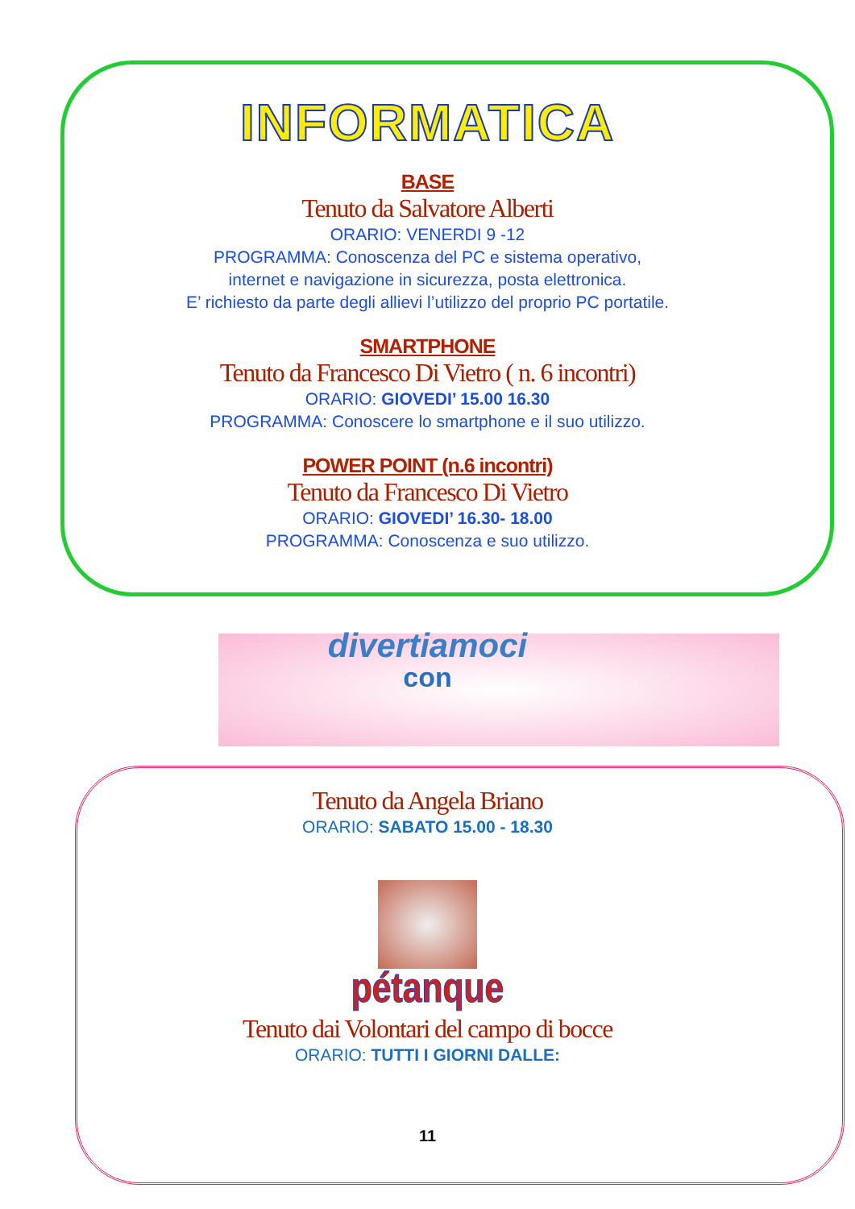INFORMATICA
BASE
Tenuto da Salvatore Alberti
ORARIO: VENERDI 9 -12
PROGRAMMA: Conoscenza del PC e sistema operativo,
internet e navigazione in sicurezza, posta elettronica.
E’ richiesto da parte degli allievi l’utilizzo del proprio PC portatile.
SMARTPHONE
Tenuto da Francesco Di Vietro ( n. 6 incontri)
ORARIO: GIOVEDI’ 15.00 16.30
PROGRAMMA: Conoscere lo smartphone e il suo utilizzo.
POWER POINT (n.6 incontri)
Tenuto da Francesco Di Vietro
ORARIO: GIOVEDI’ 16.30- 18.00
PROGRAMMA: Conoscenza e suo utilizzo.
divertiamoci
con
Tenuto da Angela Briano
ORARIO: SABATO 15.00 - 18.30
pétanque
Tenuto dai Volontari del campo di bocce
ORARIO: TUTTI I GIORNI DALLE:
11